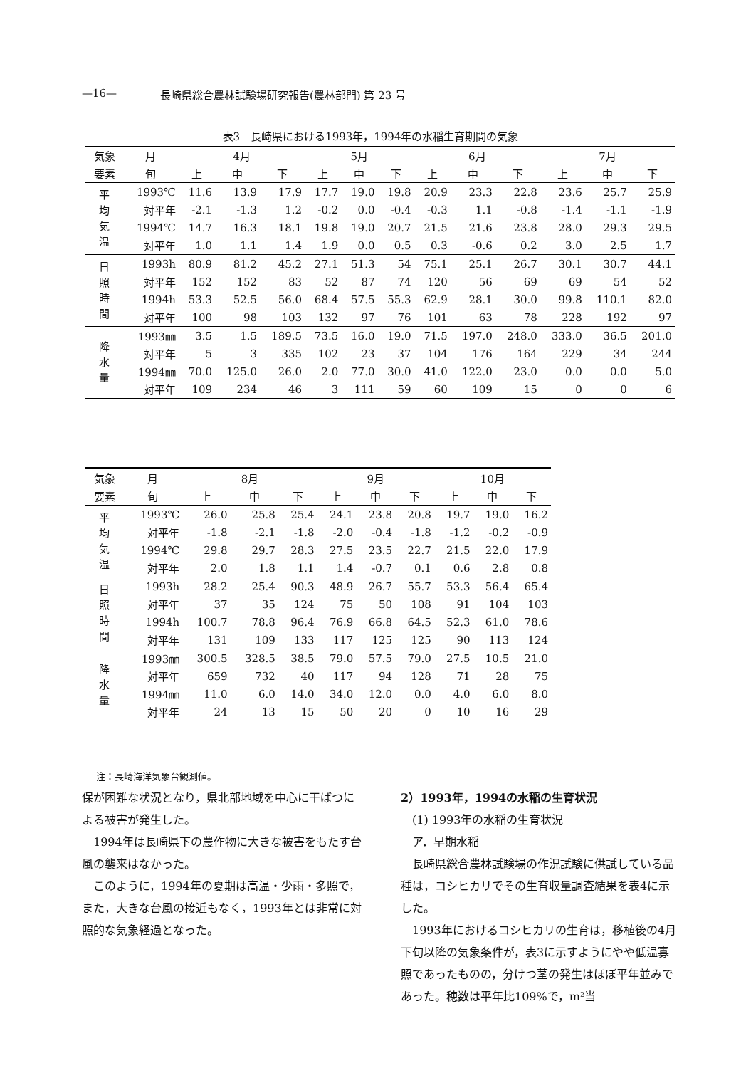—16— 長崎県総合農林試験場研究報告(農林部門) 第 23 号
表3　長崎県における1993年，1994年の水稲生育期間の気象
| 気象 | 月 | 4月 | | | 5月 | | | 6月 | | | 7月 | | |
| --- | --- | --- | --- | --- | --- | --- | --- | --- | --- | --- | --- | --- | --- |
| 要素 | 旬 | 上 | 中 | 下 | 上 | 中 | 下 | 上 | 中 | 下 | 上 | 中 | 下 |
| 平 均 気 温 | 1993℃ | 11.6 | 13.9 | 17.9 | 17.7 | 19.0 | 19.8 | 20.9 | 23.3 | 22.8 | 23.6 | 25.7 | 25.9 |
| | 対平年 | -2.1 | -1.3 | 1.2 | -0.2 | 0.0 | -0.4 | -0.3 | 1.1 | -0.8 | -1.4 | -1.1 | -1.9 |
| | 1994℃ | 14.7 | 16.3 | 18.1 | 19.8 | 19.0 | 20.7 | 21.5 | 21.6 | 23.8 | 28.0 | 29.3 | 29.5 |
| | 対平年 | 1.0 | 1.1 | 1.4 | 1.9 | 0.0 | 0.5 | 0.3 | -0.6 | 0.2 | 3.0 | 2.5 | 1.7 |
| 日 照 時 間 | 1993h | 80.9 | 81.2 | 45.2 | 27.1 | 51.3 | 54 | 75.1 | 25.1 | 26.7 | 30.1 | 30.7 | 44.1 |
| | 対平年 | 152 | 152 | 83 | 52 | 87 | 74 | 120 | 56 | 69 | 69 | 54 | 52 |
| | 1994h | 53.3 | 52.5 | 56.0 | 68.4 | 57.5 | 55.3 | 62.9 | 28.1 | 30.0 | 99.8 | 110.1 | 82.0 |
| | 対平年 | 100 | 98 | 103 | 132 | 97 | 76 | 101 | 63 | 78 | 228 | 192 | 97 |
| 降 水 量 | 1993㎜ | 3.5 | 1.5 | 189.5 | 73.5 | 16.0 | 19.0 | 71.5 | 197.0 | 248.0 | 333.0 | 36.5 | 201.0 |
| | 対平年 | 5 | 3 | 335 | 102 | 23 | 37 | 104 | 176 | 164 | 229 | 34 | 244 |
| | 1994㎜ | 70.0 | 125.0 | 26.0 | 2.0 | 77.0 | 30.0 | 41.0 | 122.0 | 23.0 | 0.0 | 0.0 | 5.0 |
| | 対平年 | 109 | 234 | 46 | 3 | 111 | 59 | 60 | 109 | 15 | 0 | 0 | 6 |
| 気象 | 月 | 8月 | | | 9月 | | | 10月 | | |
| --- | --- | --- | --- | --- | --- | --- | --- | --- | --- | --- |
| 要素 | 旬 | 上 | 中 | 下 | 上 | 中 | 下 | 上 | 中 | 下 |
| 平 均 気 温 | 1993℃ | 26.0 | 25.8 | 25.4 | 24.1 | 23.8 | 20.8 | 19.7 | 19.0 | 16.2 |
| | 対平年 | -1.8 | -2.1 | -1.8 | -2.0 | -0.4 | -1.8 | -1.2 | -0.2 | -0.9 |
| | 1994℃ | 29.8 | 29.7 | 28.3 | 27.5 | 23.5 | 22.7 | 21.5 | 22.0 | 17.9 |
| | 対平年 | 2.0 | 1.8 | 1.1 | 1.4 | -0.7 | 0.1 | 0.6 | 2.8 | 0.8 |
| 日 照 時 間 | 1993h | 28.2 | 25.4 | 90.3 | 48.9 | 26.7 | 55.7 | 53.3 | 56.4 | 65.4 |
| | 対平年 | 37 | 35 | 124 | 75 | 50 | 108 | 91 | 104 | 103 |
| | 1994h | 100.7 | 78.8 | 96.4 | 76.9 | 66.8 | 64.5 | 52.3 | 61.0 | 78.6 |
| | 対平年 | 131 | 109 | 133 | 117 | 125 | 125 | 90 | 113 | 124 |
| 降 水 量 | 1993㎜ | 300.5 | 328.5 | 38.5 | 79.0 | 57.5 | 79.0 | 27.5 | 10.5 | 21.0 |
| | 対平年 | 659 | 732 | 40 | 117 | 94 | 128 | 71 | 28 | 75 |
| | 1994㎜ | 11.0 | 6.0 | 14.0 | 34.0 | 12.0 | 0.0 | 4.0 | 6.0 | 8.0 |
| | 対平年 | 24 | 13 | 15 | 50 | 20 | 0 | 10 | 16 | 29 |
注：長崎海洋気象台観測値。
保が困難な状況となり，県北部地域を中心に干ばつによる被害が発生した。
1994年は長崎県下の農作物に大きな被害をもたす台風の襲来はなかった。
このように，1994年の夏期は高温・少雨・多照で，また，大きな台風の接近もなく，1993年とは非常に対照的な気象経過となった。
2）1993年，1994の水稲の生育状況
(1) 1993年の水稲の生育状況
ア．早期水稲
長崎県総合農林試験場の作況試験に供試している品種は，コシヒカリでその生育収量調査結果を表4に示した。
1993年におけるコシヒカリの生育は，移植後の4月下旬以降の気象条件が，表3に示すようにやや低温寡照であったものの，分けつ茎の発生はほぼ平年並みであった。穂数は平年比109%で，m²当